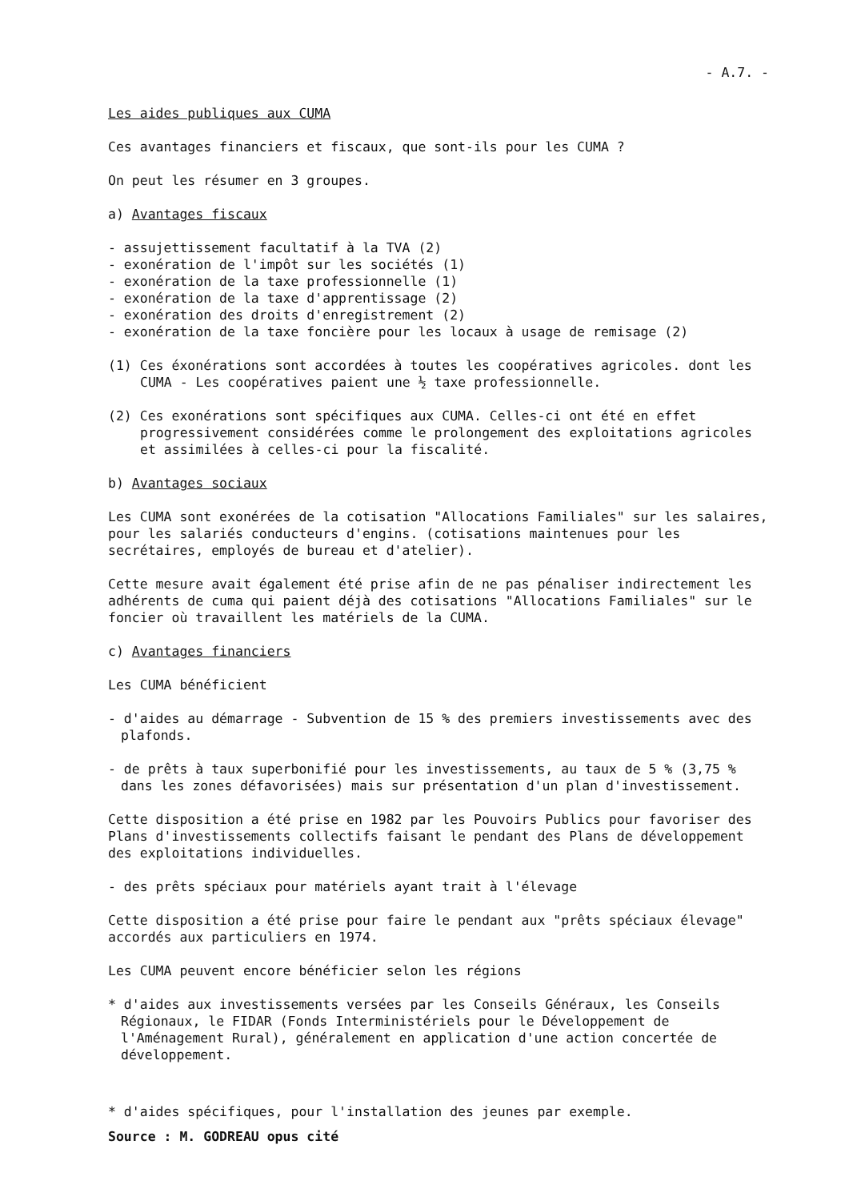- A.7. -
Les aides publiques aux CUMA
Ces avantages financiers et fiscaux, que sont-ils pour les CUMA ?
On peut les résumer en 3 groupes.
a) Avantages fiscaux
- assujettissement facultatif à la TVA (2)
- exonération de l'impôt sur les sociétés (1)
- exonération de la taxe professionnelle (1)
- exonération de la taxe d'apprentissage (2)
- exonération des droits d'enregistrement (2)
- exonération de la taxe foncière pour les locaux à usage de remisage (2)
(1) Ces éxonérations sont accordées à toutes les coopératives agricoles. dont les CUMA - Les coopératives paient une ½ taxe professionnelle.
(2) Ces exonérations sont spécifiques aux CUMA. Celles-ci ont été en effet progressivement considérées comme le prolongement des exploitations agricoles et assimilées à celles-ci pour la fiscalité.
b) Avantages sociaux
Les CUMA sont exonérées de la cotisation "Allocations Familiales" sur les salaires, pour les salariés conducteurs d'engins. (cotisations maintenues pour les secrétaires, employés de bureau et d'atelier).
Cette mesure avait également été prise afin de ne pas pénaliser indirectement les adhérents de cuma qui paient déjà des cotisations "Allocations Familiales" sur le foncier où travaillent les matériels de la CUMA.
c) Avantages financiers
Les CUMA bénéficient
- d'aides au démarrage - Subvention de 15 % des premiers investissements avec des plafonds.
- de prêts à taux superbonifié pour les investissements, au taux de 5 % (3,75 % dans les zones défavorisées) mais sur présentation d'un plan d'investissement.
Cette disposition a été prise en 1982 par les Pouvoirs Publics pour favoriser des Plans d'investissements collectifs faisant le pendant des Plans de développement des exploitations individuelles.
- des prêts spéciaux pour matériels ayant trait à l'élevage
Cette disposition a été prise pour faire le pendant aux "prêts spéciaux élevage" accordés aux particuliers en 1974.
Les CUMA peuvent encore bénéficier selon les régions
* d'aides aux investissements versées par les Conseils Généraux, les Conseils Régionaux, le FIDAR (Fonds Interministériels pour le Développement de l'Aménagement Rural), généralement en application d'une action concertée de développement.
* d'aides spécifiques, pour l'installation des jeunes par exemple.
Source : M. GODREAU opus cité